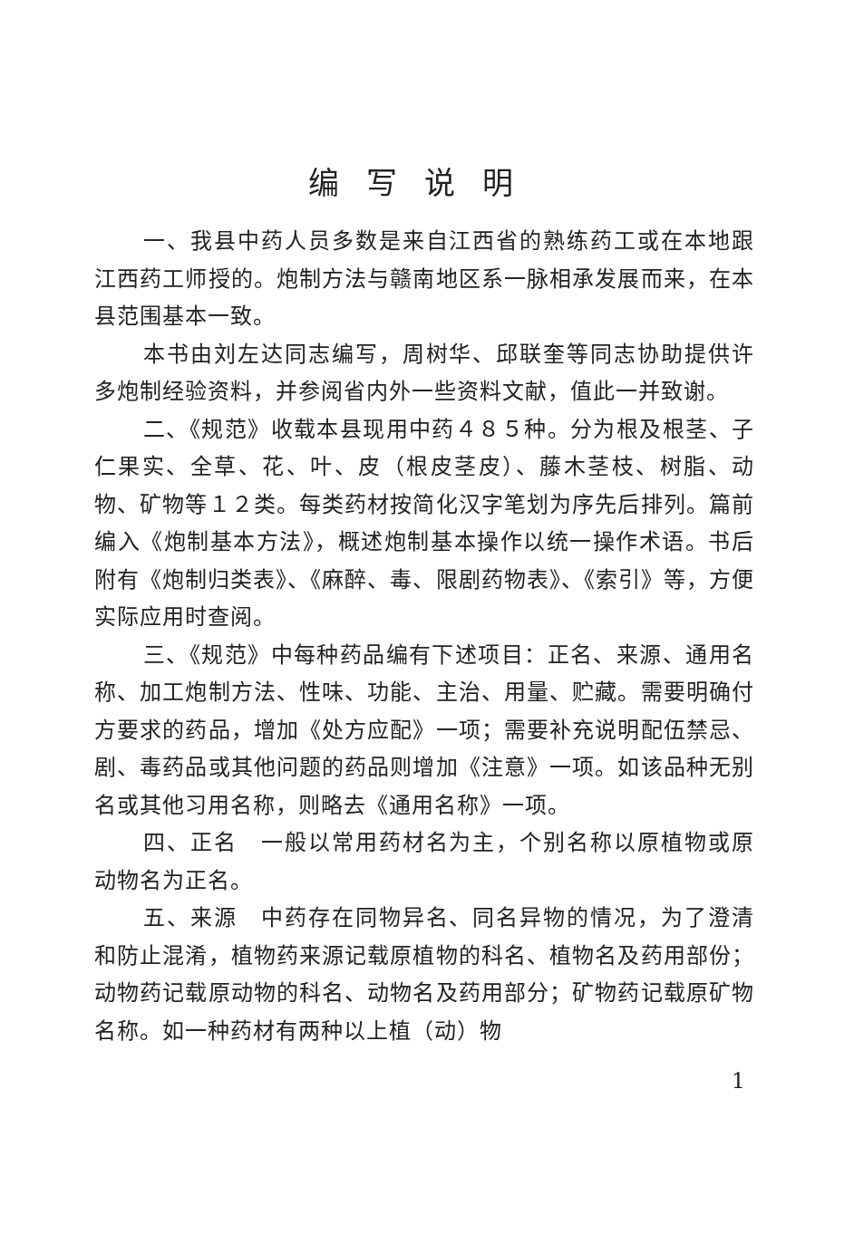编写说明
一、我县中药人员多数是来自江西省的熟练药工或在本地跟江西药工师授的。炮制方法与赣南地区系一脉相承发展而来，在本县范围基本一致。
本书由刘左达同志编写，周树华、邱联奎等同志协助提供许多炮制经验资料，并参阅省内外一些资料文献，值此一并致谢。
二、《规范》收载本县现用中药４８５种。分为根及根茎、子仁果实、全草、花、叶、皮（根皮茎皮）、藤木茎枝、树脂、动物、矿物等１２类。每类药材按简化汉字笔划为序先后排列。篇前编入《炮制基本方法》，概述炮制基本操作以统一操作术语。书后附有《炮制归类表》、《麻醉、毒、限剧药物表》、《索引》等，方便实际应用时查阅。
三、《规范》中每种药品编有下述项目：正名、来源、通用名称、加工炮制方法、性味、功能、主治、用量、贮藏。需要明确付方要求的药品，增加《处方应配》一项；需要补充说明配伍禁忌、剧、毒药品或其他问题的药品则增加《注意》一项。如该品种无别名或其他习用名称，则略去《通用名称》一项。
四、正名　一般以常用药材名为主，个别名称以原植物或原动物名为正名。
五、来源　中药存在同物异名、同名异物的情况，为了澄清和防止混淆，植物药来源记载原植物的科名、植物名及药用部份；动物药记载原动物的科名、动物名及药用部分；矿物药记载原矿物名称。如一种药材有两种以上植（动）物
1